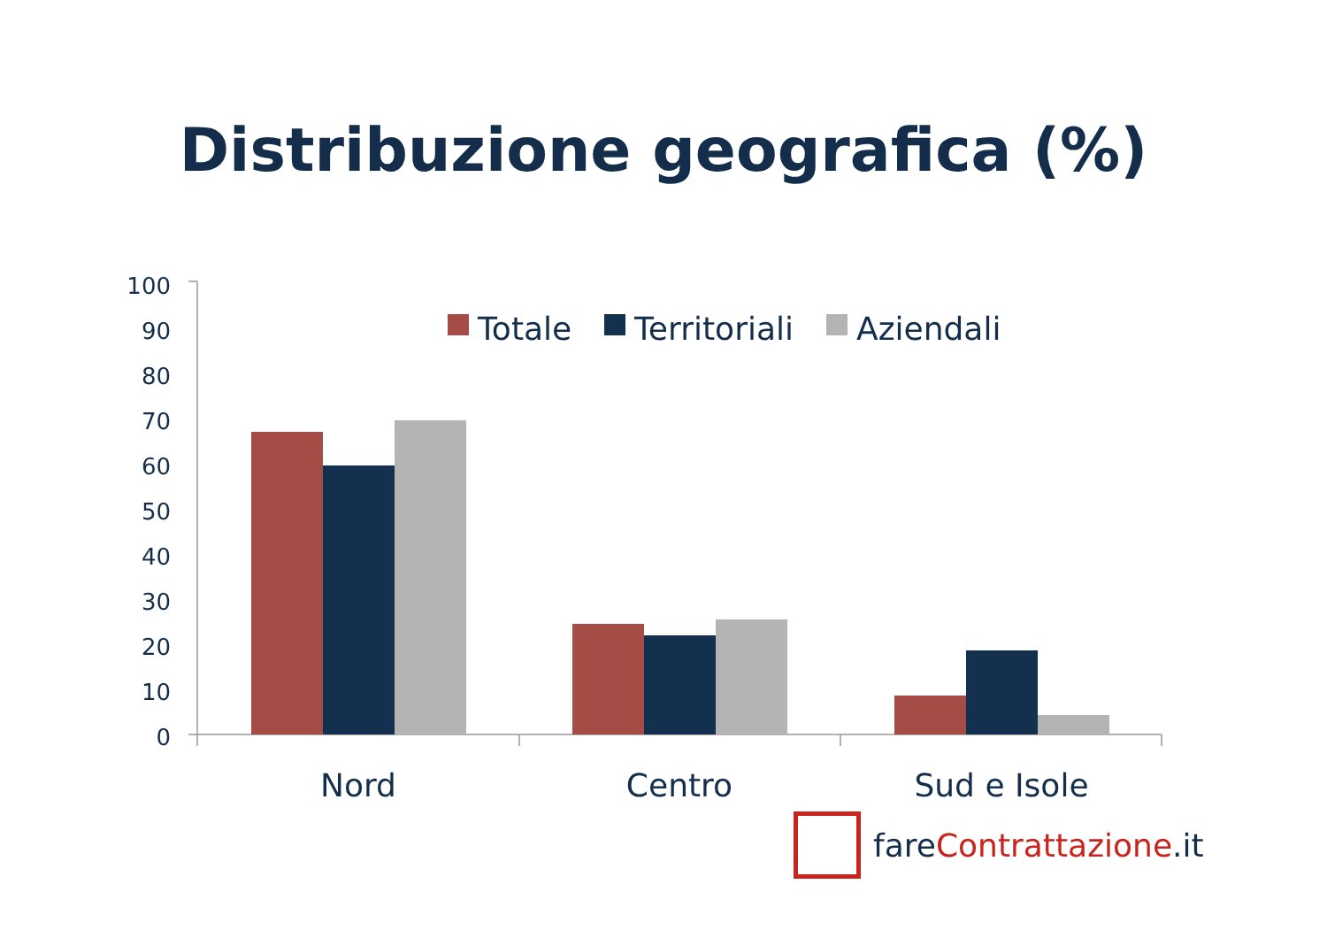Distribuzione geografica (%)
100
90
80
70
60
50
40
30
20
10
0
Totale
Territoriali
Aziendali
Nord
Centro
Sud e Isole
fareContrattazione.it